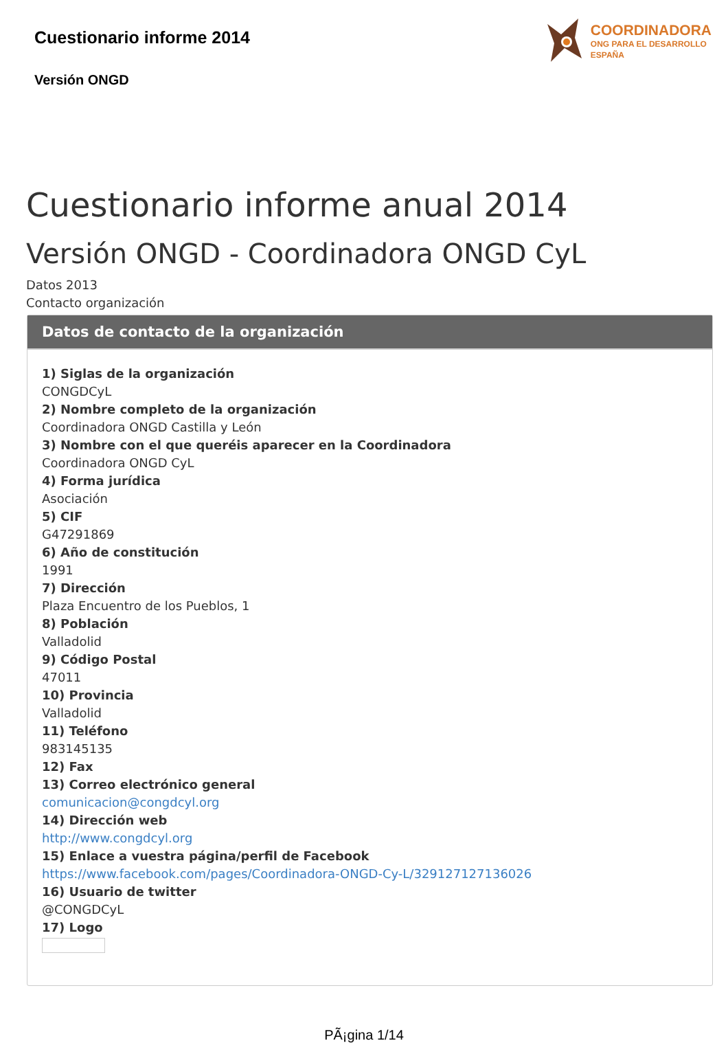Cuestionario informe 2014
Versión ONGD
COORDINADORA
ONG PARA EL DESARROLLO
ESPAÑA
Cuestionario informe anual 2014
Versión ONGD - Coordinadora ONGD CyL
Datos 2013
Contacto organización
Datos de contacto de la organización
1) Siglas de la organización
CONGDCyL
2) Nombre completo de la organización
Coordinadora ONGD Castilla y León
3) Nombre con el que queréis aparecer en la Coordinadora
Coordinadora ONGD CyL
4) Forma jurídica
Asociación
5) CIF
G47291869
6) Año de constitución
1991
7) Dirección
Plaza Encuentro de los Pueblos, 1
8) Población
Valladolid
9) Código Postal
47011
10) Provincia
Valladolid
11) Teléfono
983145135
12) Fax
13) Correo electrónico general
comunicacion@congdcyl.org
14) Dirección web
http://www.congdcyl.org
15) Enlace a vuestra página/perfil de Facebook
https://www.facebook.com/pages/Coordinadora-ONGD-Cy-L/329127127136026
16) Usuario de twitter
@CONGDCyL
17) Logo
PÃ¡gina 1/14